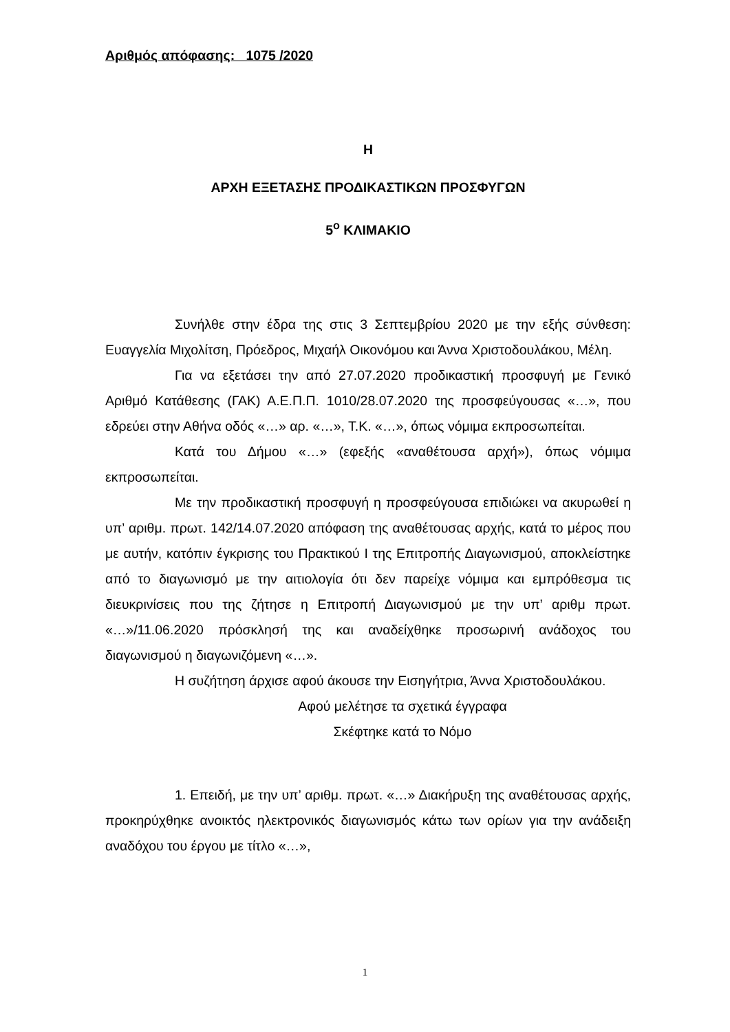Αριθμός απόφασης: 1075 /2020
Η
ΑΡΧΗ ΕΞΕΤΑΣΗΣ ΠΡΟΔΙΚΑΣΤΙΚΩΝ ΠΡΟΣΦΥΓΩΝ
5<sup>ο</sup> ΚΛΙΜΑΚΙΟ
Συνήλθε στην έδρα της στις 3 Σεπτεμβρίου 2020 με την εξής σύνθεση: Ευαγγελία Μιχολίτση, Πρόεδρος, Μιχαήλ Οικονόμου και Άννα Χριστοδουλάκου, Μέλη.
Για να εξετάσει την από 27.07.2020 προδικαστική προσφυγή με Γενικό Αριθμό Κατάθεσης (ΓΑΚ) Α.Ε.Π.Π. 1010/28.07.2020 της προσφεύγουσας «…», που εδρεύει στην Αθήνα οδός «…» αρ. «…», Τ.Κ. «…», όπως νόμιμα εκπροσωπείται.
Κατά του Δήμου «…» (εφεξής «αναθέτουσα αρχή»), όπως νόμιμα εκπροσωπείται.
Με την προδικαστική προσφυγή η προσφεύγουσα επιδιώκει να ακυρωθεί η υπ’ αριθμ. πρωτ. 142/14.07.2020 απόφαση της αναθέτουσας αρχής, κατά το μέρος που με αυτήν, κατόπιν έγκρισης του Πρακτικού Ι της Επιτροπής Διαγωνισμού, αποκλείστηκε από το διαγωνισμό με την αιτιολογία ότι δεν παρείχε νόμιμα και εμπρόθεσμα τις διευκρινίσεις που της ζήτησε η Επιτροπή Διαγωνισμού με την υπ’ αριθμ πρωτ. «…»/11.06.2020 πρόσκλησή της και αναδείχθηκε προσωρινή ανάδοχος του διαγωνισμού η διαγωνιζόμενη «…».
Η συζήτηση άρχισε αφού άκουσε την Εισηγήτρια, Άννα Χριστοδουλάκου.
Αφού μελέτησε τα σχετικά έγγραφα
Σκέφτηκε κατά το Νόμο
1. Επειδή, με την υπ’ αριθμ. πρωτ. «…» Διακήρυξη της αναθέτουσας αρχής, προκηρύχθηκε ανοικτός ηλεκτρονικός διαγωνισμός κάτω των ορίων για την ανάδειξη αναδόχου του έργου με τίτλο «…»,
1